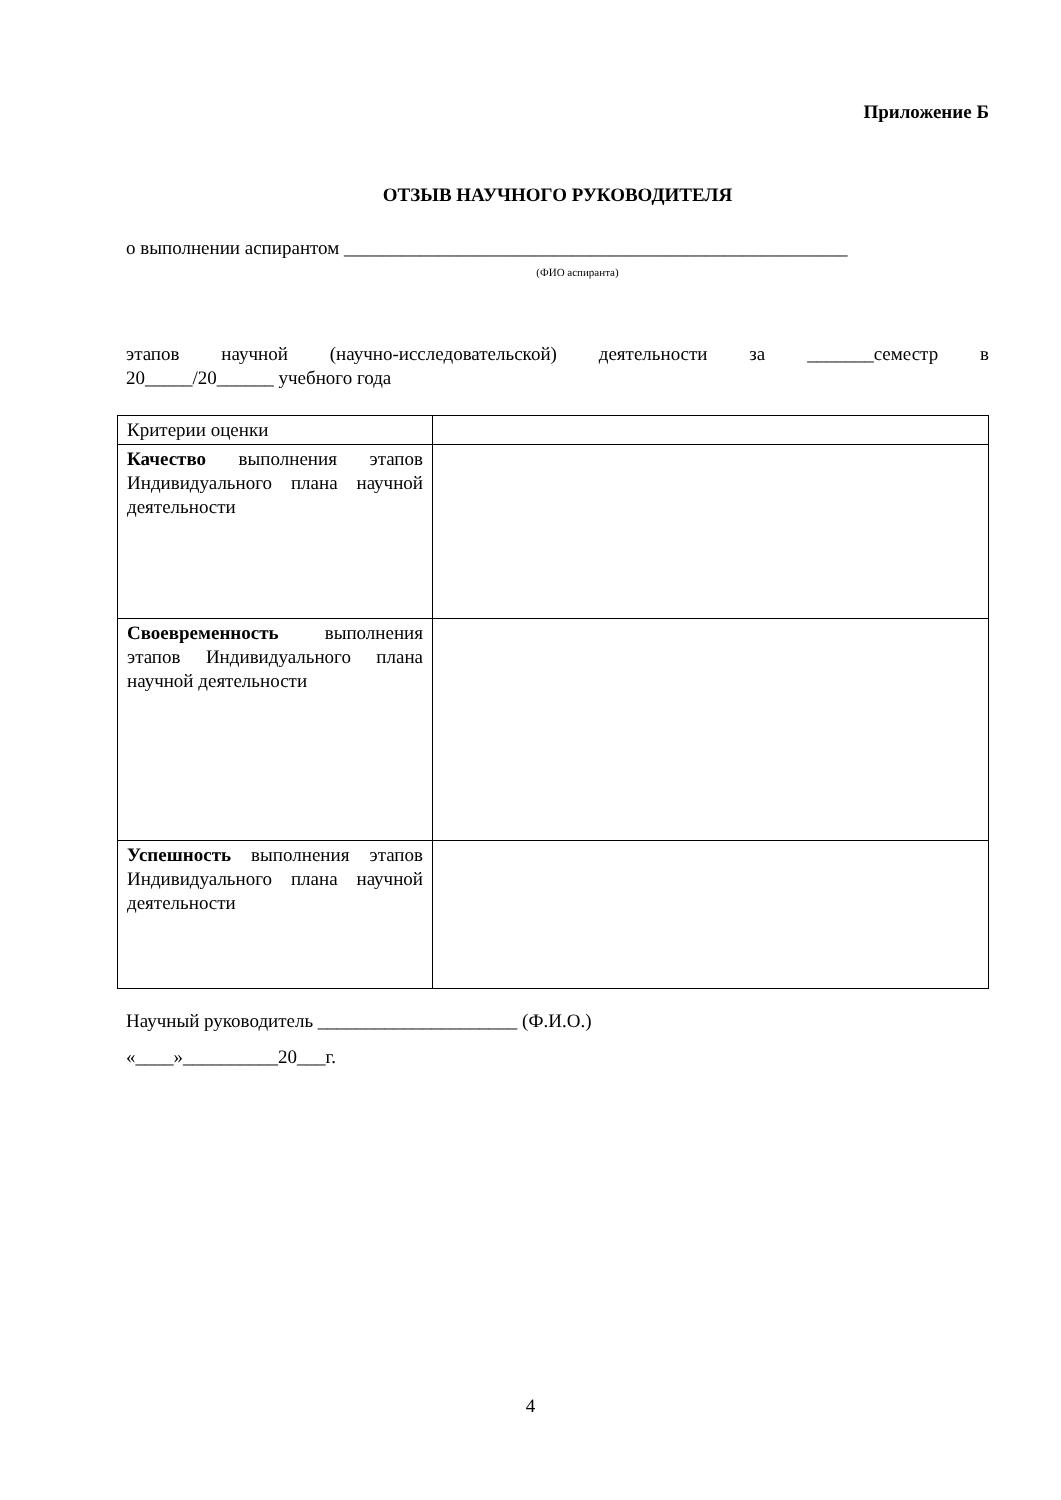Приложение Б
ОТЗЫВ НАУЧНОГО РУКОВОДИТЕЛЯ
о выполнении аспирантом _____________________________________________________
(ФИО аспиранта)
этапов научной (научно-исследовательской) деятельности за _______семестр в
20_____/20______ учебного года
| Критерии оценки | |
| Качество выполнения этапов Индивидуального плана научной деятельности | |
| Своевременность выполнения этапов Индивидуального плана научной деятельности | |
| Успешность выполнения этапов Индивидуального плана научной деятельности | |
Научный руководитель _____________________ (Ф.И.О.)
«____»__________20___г.
4